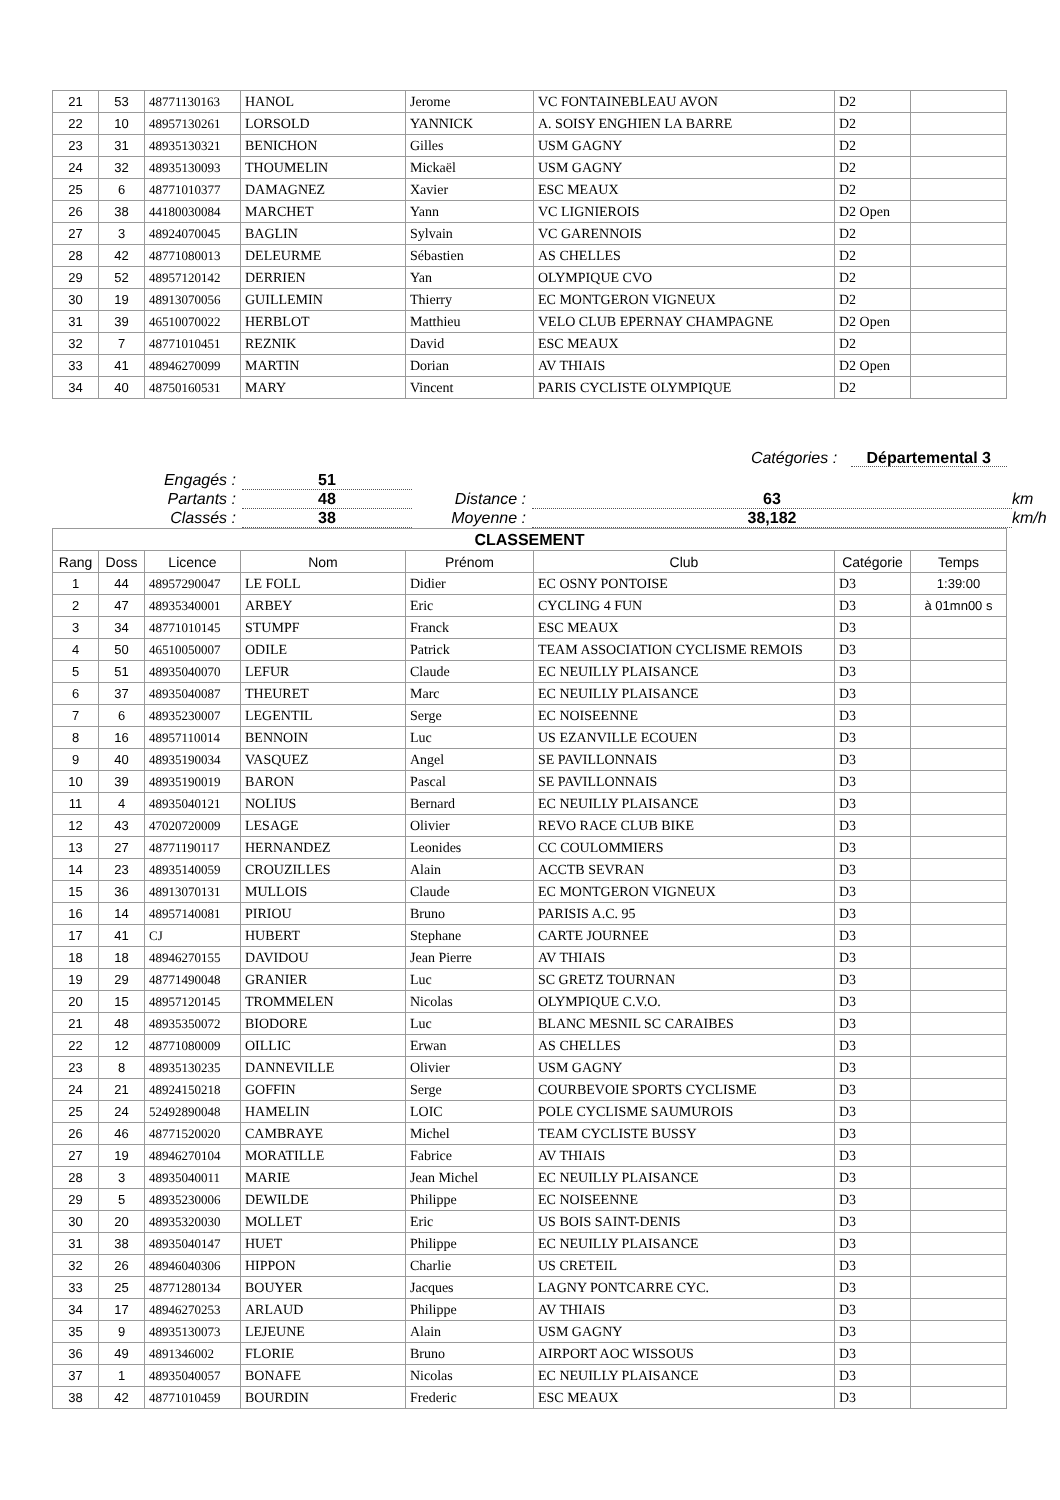| 21 | 53 | 48771130163 | HANOL | Jerome | VC FONTAINEBLEAU AVON | D2 | |
| 22 | 10 | 48957130261 | LORSOLD | YANNICK | A. SOISY ENGHIEN LA BARRE | D2 | |
| 23 | 31 | 48935130321 | BENICHON | Gilles | USM GAGNY | D2 | |
| 24 | 32 | 48935130093 | THOUMELIN | Mickaël | USM GAGNY | D2 | |
| 25 | 6 | 48771010377 | DAMAGNEZ | Xavier | ESC MEAUX | D2 | |
| 26 | 38 | 44180030084 | MARCHET | Yann | VC LIGNIEROIS | D2 Open | |
| 27 | 3 | 48924070045 | BAGLIN | Sylvain | VC GARENNOIS | D2 | |
| 28 | 42 | 48771080013 | DELEURME | Sébastien | AS CHELLES | D2 | |
| 29 | 52 | 48957120142 | DERRIEN | Yan | OLYMPIQUE CVO | D2 | |
| 30 | 19 | 48913070056 | GUILLEMIN | Thierry | EC MONTGERON VIGNEUX | D2 | |
| 31 | 39 | 46510070022 | HERBLOT | Matthieu | VELO CLUB EPERNAY CHAMPAGNE | D2 Open | |
| 32 | 7 | 48771010451 | REZNIK | David | ESC MEAUX | D2 | |
| 33 | 41 | 48946270099 | MARTIN | Dorian | AV THIAIS | D2 Open | |
| 34 | 40 | 48750160531 | MARY | Vincent | PARIS CYCLISTE OLYMPIQUE | D2 | |
Catégories : Départemental 3
Engagés : 51 Partants : 48 Distance : 63 km Classés : 38 Moyenne : 38,182 km/h
| CLASSEMENT | | | | | | | |
| --- | --- | --- | --- | --- | --- | --- | --- |
| Rang | Doss | Licence | Nom | Prénom | Club | Catégorie | Temps |
| 1 | 44 | 48957290047 | LE FOLL | Didier | EC OSNY PONTOISE | D3 | 1:39:00 |
| 2 | 47 | 48935340001 | ARBEY | Eric | CYCLING 4 FUN | D3 | à 01mn00 s |
| 3 | 34 | 48771010145 | STUMPF | Franck | ESC MEAUX | D3 | |
| 4 | 50 | 46510050007 | ODILE | Patrick | TEAM ASSOCIATION CYCLISME REMOIS | D3 | |
| 5 | 51 | 48935040070 | LEFUR | Claude | EC NEUILLY PLAISANCE | D3 | |
| 6 | 37 | 48935040087 | THEURET | Marc | EC NEUILLY PLAISANCE | D3 | |
| 7 | 6 | 48935230007 | LEGENTIL | Serge | EC NOISEENNE | D3 | |
| 8 | 16 | 48957110014 | BENNOIN | Luc | US EZANVILLE ECOUEN | D3 | |
| 9 | 40 | 48935190034 | VASQUEZ | Angel | SE PAVILLONNAIS | D3 | |
| 10 | 39 | 48935190019 | BARON | Pascal | SE PAVILLONNAIS | D3 | |
| 11 | 4 | 48935040121 | NOLIUS | Bernard | EC NEUILLY PLAISANCE | D3 | |
| 12 | 43 | 47020720009 | LESAGE | Olivier | REVO RACE CLUB BIKE | D3 | |
| 13 | 27 | 48771190117 | HERNANDEZ | Leonides | CC COULOMMIERS | D3 | |
| 14 | 23 | 48935140059 | CROUZILLES | Alain | ACCTB SEVRAN | D3 | |
| 15 | 36 | 48913070131 | MULLOIS | Claude | EC MONTGERON VIGNEUX | D3 | |
| 16 | 14 | 48957140081 | PIRIOU | Bruno | PARISIS A.C. 95 | D3 | |
| 17 | 41 | CJ | HUBERT | Stephane | CARTE JOURNEE | D3 | |
| 18 | 18 | 48946270155 | DAVIDOU | Jean Pierre | AV THIAIS | D3 | |
| 19 | 29 | 48771490048 | GRANIER | Luc | SC GRETZ TOURNAN | D3 | |
| 20 | 15 | 48957120145 | TROMMELEN | Nicolas | OLYMPIQUE C.V.O. | D3 | |
| 21 | 48 | 48935350072 | BIODORE | Luc | BLANC MESNIL SC CARAIBES | D3 | |
| 22 | 12 | 48771080009 | OILLIC | Erwan | AS CHELLES | D3 | |
| 23 | 8 | 48935130235 | DANNEVILLE | Olivier | USM GAGNY | D3 | |
| 24 | 21 | 48924150218 | GOFFIN | Serge | COURBEVOIE SPORTS CYCLISME | D3 | |
| 25 | 24 | 52492890048 | HAMELIN | LOIC | POLE CYCLISME SAUMUROIS | D3 | |
| 26 | 46 | 48771520020 | CAMBRAYE | Michel | TEAM CYCLISTE BUSSY | D3 | |
| 27 | 19 | 48946270104 | MORATILLE | Fabrice | AV THIAIS | D3 | |
| 28 | 3 | 48935040011 | MARIE | Jean Michel | EC NEUILLY PLAISANCE | D3 | |
| 29 | 5 | 48935230006 | DEWILDE | Philippe | EC NOISEENNE | D3 | |
| 30 | 20 | 48935320030 | MOLLET | Eric | US BOIS SAINT-DENIS | D3 | |
| 31 | 38 | 48935040147 | HUET | Philippe | EC NEUILLY PLAISANCE | D3 | |
| 32 | 26 | 48946040306 | HIPPON | Charlie | US CRETEIL | D3 | |
| 33 | 25 | 48771280134 | BOUYER | Jacques | LAGNY PONTCARRE CYC. | D3 | |
| 34 | 17 | 48946270253 | ARLAUD | Philippe | AV THIAIS | D3 | |
| 35 | 9 | 48935130073 | LEJEUNE | Alain | USM GAGNY | D3 | |
| 36 | 49 | 4891346002 | FLORIE | Bruno | AIRPORT AOC WISSOUS | D3 | |
| 37 | 1 | 48935040057 | BONAFE | Nicolas | EC NEUILLY PLAISANCE | D3 | |
| 38 | 42 | 48771010459 | BOURDIN | Frederic | ESC MEAUX | D3 | |